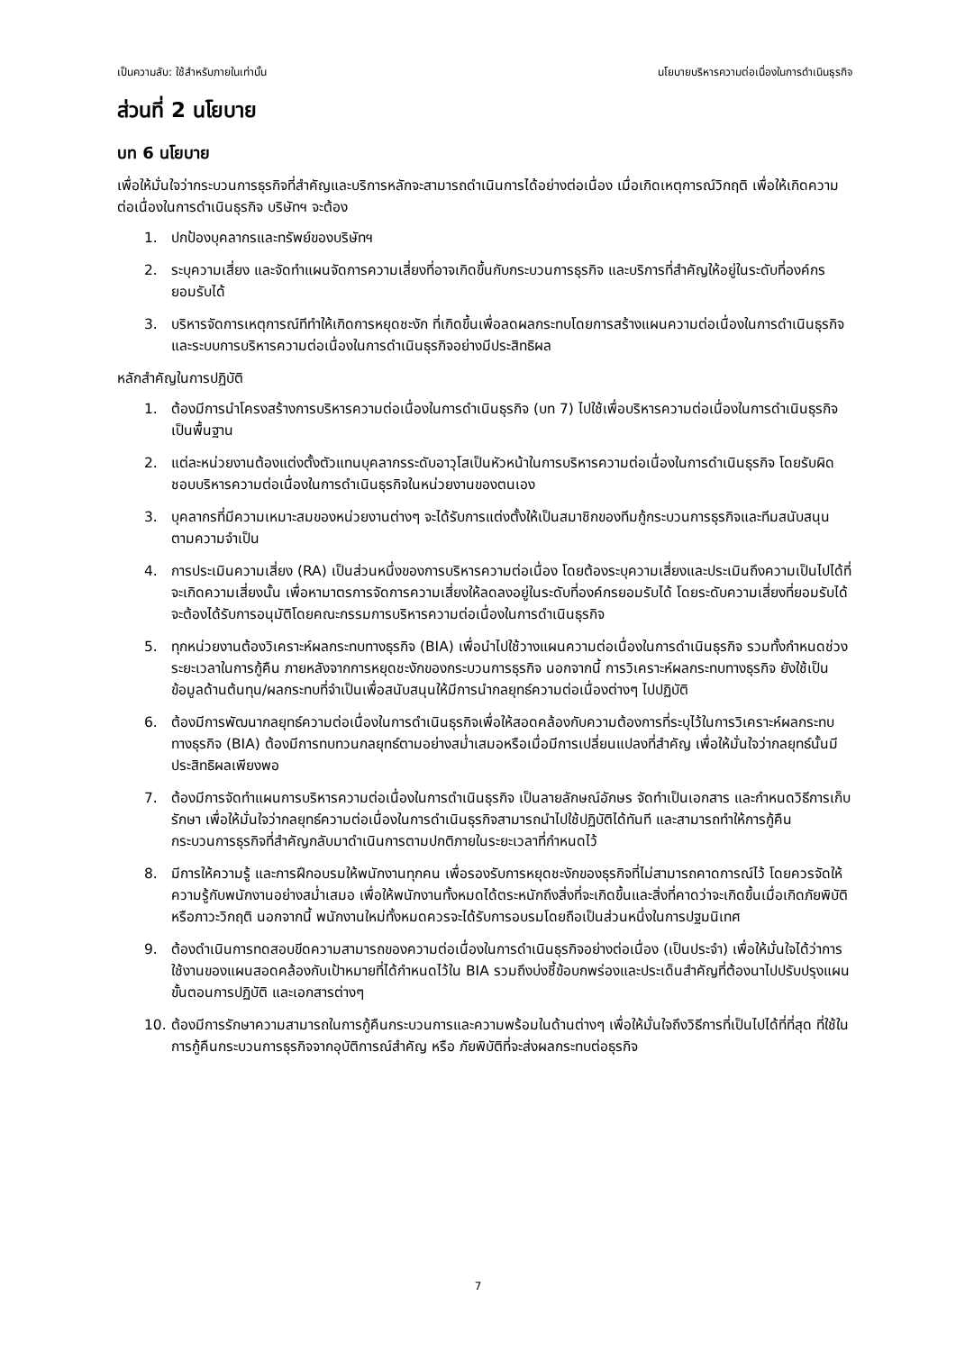เป็นความลับ: ใช้สำหรับภายในเท่านั้น นโยบายบริหารความต่อเนื่องในการดำเนินธุรกิจ
ส่วนที่ 2 นโยบาย
บท 6 นโยบาย
เพื่อให้มั่นใจว่ากระบวนการธุรกิจที่สำคัญและบริการหลักจะสามารถดำเนินการได้อย่างต่อเนื่อง เมื่อเกิดเหตุการณ์วิกฤติ เพื่อให้เกิดความต่อเนื่องในการดำเนินธุรกิจ บริษัทฯ จะต้อง
1. ปกป้องบุคลากรและทรัพย์ของบริษัทฯ
2. ระบุความเสี่ยง และจัดทำแผนจัดการความเสี่ยงที่อาจเกิดขึ้นกับกระบวนการธุรกิจ และบริการที่สำคัญให้อยู่ในระดับที่องค์กรยอมรับได้
3. บริหารจัดการเหตุการณ์ทีทำให้เกิดการหยุดชะงัก ที่เกิดขึ้นเพื่อลดผลกระทบโดยการสร้างแผนความต่อเนื่องในการดำเนินธุรกิจและระบบการบริหารความต่อเนื่องในการดำเนินธุรกิจอย่างมีประสิทธิผล
หลักสำคัญในการปฏิบัติ
1. ต้องมีการนำโครงสร้างการบริหารความต่อเนื่องในการดำเนินธุรกิจ (บท 7) ไปใช้เพื่อบริหารความต่อเนื่องในการดำเนินธุรกิจเป็นพื้นฐาน
2. แต่ละหน่วยงานต้องแต่งตั้งตัวแทนบุคลากรระดับอาวุโสเป็นหัวหน้าในการบริหารความต่อเนื่องในการดำเนินธุรกิจ โดยรับผิดชอบบริหารความต่อเนื่องในการดำเนินธุรกิจในหน่วยงานของตนเอง
3. บุคลากรที่มีความเหมาะสมของหน่วยงานต่างๆ จะได้รับการแต่งตั้งให้เป็นสมาชิกของทีมกู้กระบวนการธุรกิจและทีมสนับสนุนตามความจำเป็น
4. การประเมินความเสี่ยง (RA) เป็นส่วนหนึ่งของการบริหารความต่อเนื่อง โดยต้องระบุความเสี่ยงและประเมินถึงความเป็นไปได้ที่จะเกิดความเสี่ยงนั้น เพื่อหามาตรการจัดการความเสี่ยงให้ลดลงอยู่ในระดับที่องค์กรยอมรับได้ โดยระดับความเสี่ยงที่ยอมรับได้จะต้องได้รับการอนุมัติโดยคณะกรรมการบริหารความต่อเนื่องในการดำเนินธุรกิจ
5. ทุกหน่วยงานต้องวิเคราะห์ผลกระทบทางธุรกิจ (BIA) เพื่อนำไปใช้วางแผนความต่อเนื่องในการดำเนินธุรกิจ รวมทั้งกำหนดช่วงระยะเวลาในการกู้คืน ภายหลังจากการหยุดชะงักของกระบวนการธุรกิจ นอกจากนี้ การวิเคราะห์ผลกระทบทางธุรกิจ ยังใช้เป็นข้อมูลด้านต้นทุน/ผลกระทบที่จำเป็นเพื่อสนับสนุนให้มีการนำกลยุทธ์ความต่อเนื่องต่างๆ ไปปฏิบัติ
6. ต้องมีการพัฒนากลยุทธ์ความต่อเนื่องในการดำเนินธุรกิจเพื่อให้สอดคล้องกับความต้องการที่ระบุไว้ในการวิเคราะห์ผลกระทบทางธุรกิจ (BIA) ต้องมีการทบทวนกลยุทธ์ตามอย่างสม่ำเสมอหรือเมื่อมีการเปลี่ยนแปลงที่สำคัญ เพื่อให้มั่นใจว่ากลยุทธ์นั้นมีประสิทธิผลเพียงพอ
7. ต้องมีการจัดทำแผนการบริหารความต่อเนื่องในการดำเนินธุรกิจ เป็นลายลักษณ์อักษร จัดทำเป็นเอกสาร และกำหนดวิธีการเก็บรักษา เพื่อให้มั่นใจว่ากลยุทธ์ความต่อเนื่องในการดำเนินธุรกิจสามารถนำไปใช้ปฏิบัติได้ทันที และสามารถทำให้การกู้คืนกระบวนการธุรกิจที่สำคัญกลับมาดำเนินการตามปกติภายในระยะเวลาที่กำหนดไว้
8. มีการให้ความรู้ และการฝึกอบรมให้พนักงานทุกคน เพื่อรองรับการหยุดชะงักของธุรกิจที่ไม่สามารถคาดการณ์ไว้ โดยควรจัดให้ความรู้กับพนักงานอย่างสม่ำเสมอ เพื่อให้พนักงานทั้งหมดได้ตระหนักถึงสิ่งที่จะเกิดขึ้นและสิ่งที่คาดว่าจะเกิดขึ้นเมื่อเกิดภัยพิบัติหรือภาวะวิกฤติ นอกจากนี้ พนักงานใหม่ทั้งหมดควรจะได้รับการอบรมโดยถือเป็นส่วนหนึ่งในการปฐมนิเทศ
9. ต้องดำเนินการทดสอบขีดความสามารถของความต่อเนื่องในการดำเนินธุรกิจอย่างต่อเนื่อง (เป็นประจำ) เพื่อให้มั่นใจได้ว่าการใช้งานของแผนสอดคล้องกับเป้าหมายที่ได้กำหนดไว้ใน BIA รวมถึงบ่งชี้ข้อบกพร่องและประเด็นสำคัญที่ต้องนาไปปรับปรุงแผน ขั้นตอนการปฏิบัติ และเอกสารต่างๆ
10. ต้องมีการรักษาความสามารถในการกู้คืนกระบวนการและความพร้อมในด้านต่างๆ เพื่อให้มั่นใจถึงวิธีการที่เป็นไปได้ที่ที่สุด ที่ใช้ในการกู้คืนกระบวนการธุรกิจจากอุบัติการณ์สำคัญ หรือ ภัยพิบัติที่จะส่งผลกระทบต่อธุรกิจ
7